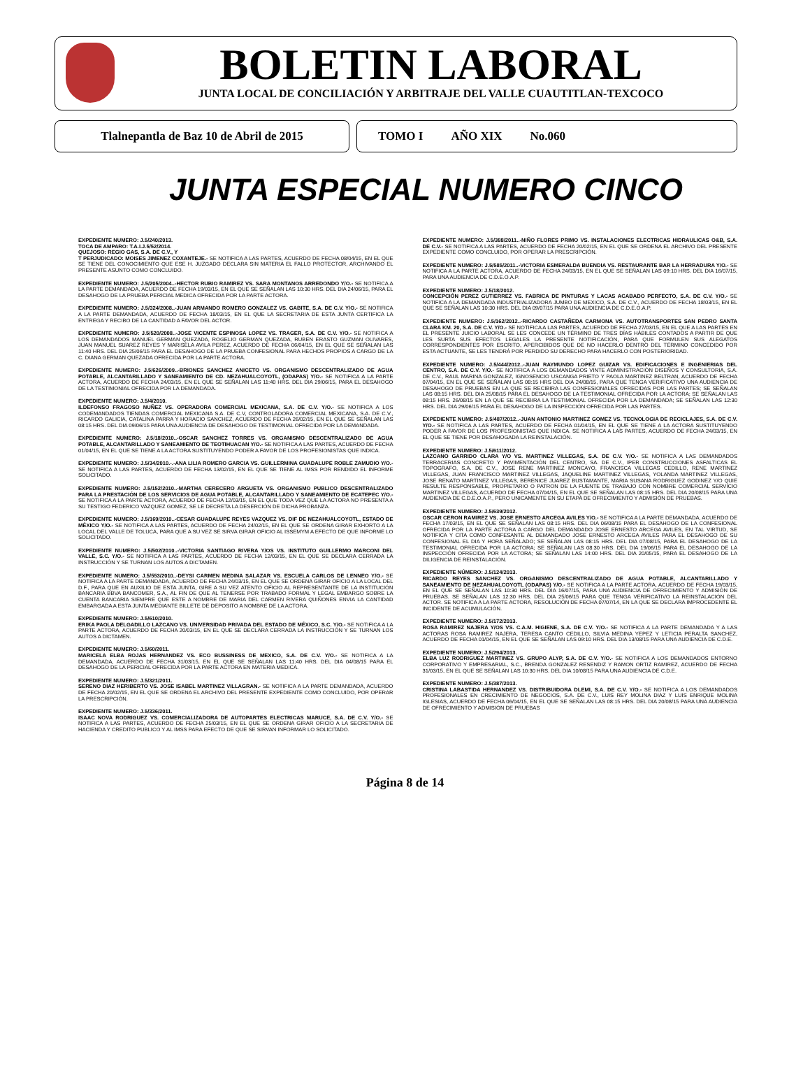BOLETIN LABORAL
JUNTA LOCAL DE CONCILIACIÓN Y ARBITRAJE DEL VALLE CUAUTITLAN-TEXCOCO
Tlalnepantla de Baz 10 de Abril de 2015 TOMO I AÑO XIX No.060
JUNTA ESPECIAL NUMERO CINCO
EXPEDIENTE NUMERO: J.5/240/2013.
TOCA DE AMPARO: T.A.I.J.5/52/2014.
QUEJOSO: REGIO GAS, S.A. DE C.V., Y
T PERJUDICADO: MOISES JIMENEZ COXANTEJE.- SE NOTIFICA A LAS PARTES, ACUERDO DE FECHA 08/04/15, EN EL QUE SE TIENE DEL CONOCIMIENTO QUE ESE H. JUZGADO DECLARA SIN MATERIA EL FALLO PROTECTOR, ARCHIVANDO EL PRESENTE ASUNTO COMO CONCLUIDO.
EXPEDIENTE NUMERO: J.5/205/2004..-HECTOR RUBIO RAMIREZ VS. SARA MONTANOS ARREDONDO Y/O.- SE NOTIFICA A LA PARTE DEMANDADA, ACUERDO DE FECHA 19/03/15, EN EL QUE SE SEÑALAN LAS 10:30 HRS. DEL DIA 24/06/15, PARA EL DESAHOGO DE LA PRUEBA PERICIAL MEDICA OFRECIDA POR LA PARTE ACTORA.
EXPEDIENTE NUMERO: J.5/324/2008..-JUAN ARMANDO ROMERO GONZALEZ VS. GABITE, S.A. DE C.V. Y/O.- SE NOTIFICA A LA PARTE DEMANDADA, ACUERDO DE FECHA 18/03/15, EN EL QUE LA SECRETARIA DE ESTA JUNTA CERTIFICA LA ENTREGA Y RECIBO DE LA CANTIDAD A FAVOR DEL ACTOR.
EXPEDIENTE NUMERO: J.5/520/2008..-JOSE VICENTE ESPINOSA LOPEZ VS. TRAGER, S.A. DE C.V. Y/O.- SE NOTIFICA A LOS DEMANDADOS MANUEL GERMAN QUEZADA, ROGELIO GERMAN QUEZADA, RUBEN ERASTO GUZMAN OLIVARES, JUAN MANUEL SUAREZ REYES Y MARISELA AVILA PEREZ, ACUERDO DE FECHA 06/04/15, EN EL QUE SE SEÑALAN LAS 11:40 HRS. DEL DIA 25/06/15 PARA EL DESAHOGO DE LA PRUEBA CONFESIONAL PARA HECHOS PROPIOS A CARGO DE LA C. DIANA GERMAN QUEZADA OFRECIDA POR LA PARTE ACTORA.
EXPEDIENTE NUMERO: J.5/626/2009..-BRIONES SANCHEZ ANICETO VS. ORGANISMO DESCENTRALIZADO DE AGUA POTABLE, ALCANTARILLADO Y SANEAMIENTO DE CD. NEZAHUALCOYOTL, (ODAPAS) Y/O.- SE NOTIFICA A LA PARTE ACTORA, ACUERDO DE FECHA 24/03/15, EN EL QUE SE SEÑALAN LAS 11:40 HRS. DEL DIA 29/06/15, PARA EL DESAHOGO DE LA TESTIMONIAL OFRECIDA POR LA DEMANDADA.
EXPEDIENTE NUMERO: J.5/4/2010.
ILDEFONSO FRAGOSO NUÑEZ VS. OPERADORA COMERCIAL MEXICANA, S.A. DE C.V. Y/O.- SE NOTIFICA A LOS CODEMANDADOS TIENDAS COMERCIAL MEXICANA S.A. DE C.V, CONTROLADORA COMERCIAL MEXICANA, S.A. DE C.V., RICARDO GALICIA, CATALINA PARRA Y HORACIO SANCHEZ, ACUERDO DE FECHA 26/02/15, EN EL QUE SE SEÑALAN LAS 08:15 HRS. DEL DIA 09/06/15 PARA UNA AUDIENCIA DE DESAHOGO DE TESTIMONIAL OFRECIDA POR LA DEMANDADA.
EXPEDIENTE NUMERO: J.5/18/2010..-OSCAR SANCHEZ TORRES VS. ORGANISMO DESCENTRALIZADO DE AGUA POTABLE, ALCANTARILLADO Y SANEAMIENTO DE TEOTIHUACAN Y/O.- SE NOTIFICA A LAS PARTES, ACUERDO DE FECHA 01/04/15, EN EL QUE SE TIENE A LA ACTORA SUSTITUYENDO PODER A FAVOR DE LOS PROFESIONISTAS QUE INDICA.
EXPEDIENTE NUMERO: J.5/34/2010.-.-ANA LILIA ROMERO GARCIA VS. GUILLERMINA GUADALUPE ROBLE ZAMUDIO Y/O.- SE NOTIFICA A LAS PARTES, ACUERDO DE FECHA 13/02/15, EN EL QUE SE TIENE AL IMSS POR RENDIDO EL INFORME SOLICITADO.
EXPEDIENTE NUMERO: J.5/152/2010..-MARTHA CERECERO ARGUETA VS. ORGANISMO PUBLICO DESCENTRALIZADO PARA LA PRESTACIÓN DE LOS SERVICIOS DE AGUA POTABLE, ALCANTARILLADO Y SANEAMIENTO DE ECATEPEC Y/O.- SE NOTIFICA A LA PARTE ACTORA, ACUERDO DE FECHA 12/03/15, EN EL QUE TODA VEZ QUE LA ACTORA NO PRESENTA A SU TESTIGO FEDERICO VAZQUEZ GOMEZ, SE LE DECRETA LA DESERCIÓN DE DICHA PROBANZA.
EXPEDIENTE NUMERO: J.5/169/2010..-CESAR GUADALUPE REYES VAZQUEZ VS. DIF DE NEZAHUALCOYOTL, ESTADO DE MÉXICO Y/O.- SE NOTIFICA A LAS PARTES, ACUERDO DE FECHA 24/02/15, EN EL QUE SE ORDENA GIRAR EXHORTO A LA LOCAL DEL VALLE DE TOLUCA, PARA QUE A SU VEZ SE SIRVA GIRAR OFICIO AL ISSEMYM A EFECTO DE QUE INFORME LO SOLICITADO.
EXPEDIENTE NUMERO: J.5/502/2010..-VICTORIA SANTIAGO RIVERA Y/OS VS. INSTITUTO GUILLERMO MARCONI DEL VALLE, S.C. Y/O.- SE NOTIFICA A LAS PARTES, ACUERDO DE FECHA 12/03/15, EN EL QUE SE DECLARA CERRADA LA INSTRUCCIÓN Y SE TURNAN LOS AUTOS A DICTAMEN.
EXPEDIENTE NUMERO: J.5/553/2010..-DEYSI CARMEN MEDINA SALAZAR VS. ESCUELA CARLOS DE LENNEO Y/O.- SE NOTIFICA A LA PARTE DEMANDADA, ACUERDO DE FECHA 24/03/15, EN EL QUE SE ORDENA GIRAR OFICIO A LA LOCAL DEL D.F., PARA QUE EN AUXILIO DE ESTA JUNTA, GIRE A SU VEZ ATENTO OFICIO AL REPRESENTANTE DE LA INSTITUCIÓN BANCARIA BBVA BANCOMER, S.A., AL FIN DE QUE AL TENERSE POR TRABADO FORMAL Y LEGAL EMBARGO SOBRE LA CUENTA BANCARIA SIEMPRE QUE ESTE A NOMBRE DE MARIA DEL CARMEN RIVERA QUIÑONES ENVIA LA CANTIDAD EMBARGADA A ESTA JUNTA MEDIANTE BILLETE DE DEPOSITO A NOMBRE DE LA ACTORA.
EXPEDIENTE NUMERO: J.5/610/2010.
ERIKA PAOLA DELGADILLO LAZCANO VS. UNIVERSIDAD PRIVADA DEL ESTADO DE MÉXICO, S.C. Y/O.- SE NOTIFICA A LA PARTE ACTORA, ACUERDO DE FECHA 20/03/15, EN EL QUE SE DECLARA CERRADA LA INSTRUCCIÓN Y SE TURNAN LOS AUTOS A DICTAMEN.
EXPEDIENTE NUMERO: J.5/60/2011.
MARICELA ELBA ROJAS HERNANDEZ VS. ECO BUSSINESS DE MEXICO, S.A. DE C.V. Y/O.- SE NOTIFICA A LA DEMANDADA, ACUERDO DE FECHA 31/03/15, EN EL QUE SE SEÑALAN LAS 11:40 HRS. DEL DIA 04/08/15 PARA EL DESAHOGO DE LA PERICIAL OFRECIDA POR LA PARTE ACTORA EN MATERIA MEDICA.
EXPEDIENTE NUMERO: J.5/321/2011.
SERENO DIAZ HERIBERTO VS. JOSE ISABEL MARTINEZ VILLAGRAN.- SE NOTIFICA A LA PARTE DEMANDADA, ACUERDO DE FECHA 20/02/15, EN EL QUE SE ORDENA EL ARCHIVO DEL PRESENTE EXPEDIENTE COMO CONCLUIDO, POR OPERAR LA PRESCRIPCIÓN.
EXPEDIENTE NUMERO: J.5/336/2011.
ISAAC NOVA RODRIGUEZ VS. COMERCIALIZADORA DE AUTOPARTES ELECTRICAS MARUCE, S.A. DE C.V. Y/O.- SE NOTIFICA A LAS PARTES, ACUERDO DE FECHA 25/03/15, EN EL QUE SE ORDENA GIRAR OFICIO A LA SECRETARIA DE HACIENDA Y CREDITO PUBLICO Y AL IMSS PARA EFECTO DE QUE SE SIRVAN INFORMAR LO SOLICITADO.
EXPEDIENTE NUMERO: J.5/388/2011..-NIÑO FLORES PRIMO VS. INSTALACIONES ELECTRICAS HIDRAULICAS O&B, S.A. DE C.V.- SE NOTIFICA A LAS PARTES, ACUERDO DE FECHA 20/02/15, EN EL QUE SE ORDENA EL ARCHIVO DEL PRESENTE EXPEDIENTE COMO CONCLUIDO, POR OPERAR LA PRESCRIPCIÓN.
EXPEDIENTE NUMERO: J.5/585/2011..-VICTORIA ESMERALDA BUENDIA VS. RESTAURANTE BAR LA HERRADURA Y/O.- SE NOTIFICA A LA PARTE ACTORA, ACUERDO DE FECHA 24/03/15, EN EL QUE SE SEÑALAN LAS 09:10 HRS. DEL DIA 16/07/15, PARA UNA AUDIENCIA DE C.D.E.O.A.P.
EXPEDIENTE NUMERO: J.5/18/2012.
CONCEPCIÓN PEREZ GUTIERREZ VS. FABRICA DE PINTURAS Y LACAS ACABADO PERFECTO, S.A. DE C.V. Y/O.- SE NOTIFICA A LA DEMANDADA INDUSTRIALIZADORA JUMBO DE MEXICO, S.A. DE C.V., ACUERDO DE FECHA 18/03/15, EN EL QUE SE SEÑALAN LAS 10:30 HRS. DEL DIA 09/07/15 PARA UNA AUDIENCIA DE C.D.E.O.A.P.
EXPEDIENTE NUMERO: J.5/162/2012..-RICARDO CASTAÑEDA CARMONA VS. AUTOTRANSPORTES SAN PEDRO SANTA CLARA KM. 20, S.A. DE C.V. Y/O.- SE NOTIFICA A LAS PARTES, ACUERDO DE FECHA 27/03/15, EN EL QUE A LAS PARTES EN EL PRESENTE JUICIO LABORAL SE LES CONCEDE UN TÉRMINO DE TRES DÍAS HÁBILES CONTADOS A PARTIR DE QUE LES SURTA SUS EFECTOS LEGALES LA PRESENTE NOTIFICACIÓN, PARA QUE FORMULEN SUS ALEGATOS CORRESPONDIENTES POR ESCRITO, APERCIBIDOS QUE DE NO HACERLO DENTRO DEL TÉRMINO CONCEDIDO POR ESTA ACTUANTE, SE LES TENDRÁ POR PERDIDO SU DERECHO PARA HACERLO CON POSTERIORIDAD.
EXPEDIENTE NUMERO: J.5/444/2012..-JUAN RAYMUNDO LOPEZ GUIZAR VS. EDIFICACIONES E INGENIERIAS DEL CENTRO, S.A. DE C.V. Y/O.- SE NOTIFICA A LOS DEMANDADOS VINTE ADMINISTRACIÓN DISEÑOS Y CONSULTORIA, S.A. DE C.V., RAUL MARINA GONZALEZ, IGNOSENCIO USCANGA PRIETO Y PAOLA MARTINEZ BELTRAN, ACUERDO DE FECHA 07/04/15, EN EL QUE SE SEÑALAN LAS 08:15 HRS DEL DIA 24/08/15, PARA QUE TENGA VERIFICATIVO UNA AUDIENCIA DE DESAHOGO DE PRUEBAS EN LA QUE SE RECIBIRA LAS CONFESIONALES OFRECIDAS POR LAS PARTES; SE SEÑALAN LAS 08:15 HRS. DEL DIA 25/08/15 PARA EL DESAHOGO DE LA TESTIMONIAL OFRECIDA POR LA ACTORA; SE SEÑALAN LAS 08:15 HRS. 26/08/15 EN LA QUE SE RECIBIRA LA TESTIMONIAL OFRECIDA POR LA DEMANDADA; SE SEÑALAN LAS 12:30 HRS. DEL DIA 29/06/15 PARA EL DESAHOGO DE LA INSPECCIÓN OFRECIDA POR LAS PARTES.
EXPEDIENTE NUMERO: J.5/487/2012..-JUAN ANTONIO MARTINEZ GOMEZ VS. TECNOLOGIA DE RECICLAJES, S.A. DE C.V. Y/O.- SE NOTIFICA A LAS PARTES, ACUERDO DE FECHA 01/04/15, EN EL QUE SE TIENE A LA ACTORA SUSTITUYENDO PODER A FAVOR DE LOS PROFESIONISTAS QUE INDICA. SE NOTIFICA A LAS PARTES, ACUERDO DE FECHA 24/03/15, EN EL QUE SE TIENE POR DESAHOGADA LA REINSTALACIÓN.
EXPEDIENTE NUMERO: J.5/611/2012.
LAZCANO GARRIDO CLARA Y/O VS. MARTINEZ VILLEGAS, S.A. DE C.V. Y/O.- SE NOTIFICA A LAS DEMANDADOS TERRACERIAS CONCRETO Y PAVIMENTACIÓN DEL CENTRO, SA. DE C.V., IPER CONSTRUCCIONES ASFALTICAS EL TOPOGRAFO, S.A. DE C.V., JOSE RENE MARTINEZ MONCAYO, FRANCISCA VILLEGAS CEDILLO, RENE MARTINEZ VILLEGAS, JUAN FRANCISCO MARTINEZ VILLEGAS, JAQUELINE MARTINEZ VILLEGAS, YOLANDA MARTINEZ VILLEGAS, JOSE RENATO MARTINEZ VILLEGAS, BERENICE JUAREZ BUSTAMANTE, MARIA SUSANA RODRIGUEZ GODINEZ Y/O QUIE RESULTE RESPONSABLE, PROPIETARIO O PATRON DE LA FUENTE DE TRABAJO CON NOMBRE COMERCIAL SERVICIO MARTINEZ VILLEGAS, ACUERDO DE FECHA 07/04/15, EN EL QUE SE SEÑALAN LAS 08:15 HRS. DEL DIA 20/08/15 PARA UNA AUDIENCIA DE C.D.E.O.A.P., PERO UNICAMENTE EN SU ETAPA DE OFRECIMIENTO Y ADMISIÓN DE PRUEBAS.
EXPEDIENTE NUMERO: J.5/639/2012.
OSCAR CERON RAMIREZ VS. JOSE ERNESTO ARCEGA AVILES Y/O.- SE NOTIFICA A LA PARTE DEMANDADA, ACUERDO DE FECHA 17/03/15, EN EL QUE SE SEÑALAN LAS 08:15 HRS. DEL DIA 06/08/15 PARA EL DESAHOGO DE LA CONFESIONAL OFRECIDA POR LA PARTE ACTORA A CARGO DEL DEMANDADO JOSE ERNESTO ARCEGA AVILES, EN TAL VIRTUD, SE NOTIFICA Y CITA COMO CONFESANTE AL DEMANDADO JOSE ERNESTO ARCEGA AVILES PARA EL DESAHOGO DE SU CONFESIONAL EL DIA Y HORA SEÑALADO; SE SEÑALAN LAS 08:15 HRS. DEL DIA 07/08/15, PARA EL DESAHOGO DE LA TESTIMONIAL OFRECIDA POR LA ACTORA; SE SEÑALAN LAS 08:30 HRS. DEL DIA 19/06/15 PARA EL DESAHOGO DE LA INSPECCIÓN OFRECIDA POR LA ACTORA; SE SEÑALAN LAS 14:00 HRS. DEL DIA 20/05/15, PARA EL DESAHOGO DE LA DILIGENCIA DE REINSTALACIÓN.
EXPEDIENTE NÚMERO: J.5/124/2013.
RICARDO REYES SANCHEZ VS. ORGANISMO DESCENTRALIZADO DE AGUA POTABLE, ALCANTARILLADO Y SANEAMIENTO DE NEZAHUALCOYOTL (ODAPAS) Y/O.- SE NOTIFICA A LA PARTE ACTORA, ACUERDO DE FECHA 19/03/15, EN EL QUE SE SEÑALAN LAS 10:30 HRS. DEL DIA 16/07/15, PARA UNA AUDIENCIA DE OFRECIMIENTO Y ADMISIÓN DE PRUEBAS. SE SEÑALAN LAS 12:30 HRS. DEL DIA 25/06/15 PARA QUE TENGA VERIFICATIVO LA REINSTALACIÓN DEL ACTOR. SE NOTIFICA A LA PARTE ACTORA, RESOLUCIÓN DE FECHA 07/07/14, EN LA QUE SE DECLARA IMPROCEDENTE EL INCIDENTE DE ACUMULACIÓN.
EXPEDIENTE NUMERO: J.5/172/2013.
ROSA RAMIREZ NAJERA Y/OS VS. C.A.M. HIGIENE, S.A. DE C.V. Y/O.- SE NOTIFICA A LA PARTE DEMANDADA Y A LAS ACTORAS ROSA RAMIREZ NAJERA, TERESA CANTO CEDILLO, SILVIA MEDINA YEPEZ Y LETICIA PERALTA SANCHEZ, ACUERDO DE FECHA 01/04/15, EN EL QUE SE SEÑALAN LAS 09:10 HRS. DEL DIA 13/08/15 PARA UNA AUDIENCIA DE C.D.E.
EXPEDIENTE NUMERO: J.5/294/2013.
ELBA LUZ RODRIGUEZ MARTINEZ VS. GRUPO ALYP, S.A. DE C.V. Y/O.- SE NOTIFICA A LOS DEMANDADOS ENTORNO CORPORATIVO Y EMPRESARIAL, S.C., BRENDA GONZALEZ RESENDIZ Y RAMON ORTIZ RAMIREZ, ACUERDO DE FECHA 31/03/15, EN EL QUE SE SEÑALAN LAS 10:30 HRS. DEL DIA 10/08/15 PARA UNA AUDIENCIA DE C.D.E.
EXPEDIENTE NUMERO: J.5/387/2013.
CRISTINA LABASTIDA HERNANDEZ VS. DISTRIBUIDORA DLEMI, S.A. DE C.V. Y/O.- SE NOTIFICA A LOS DEMANDADOS PROFESIONALES EN CRECIMIENTO DE NEGOCIOS, S.A. DE C.V., LUIS REY MOLINA DIAZ Y LUIS ENRIQUE MOLINA IGLESIAS, ACUERDO DE FECHA 06/04/15, EN EL QUE SE SEÑALAN LAS 08:15 HRS. DEL DIA 20/08/15 PARA UNA AUDIENCIA DE OFRECIMIENTO Y ADMISIÓN DE PRUEBAS
Página 8 de 14